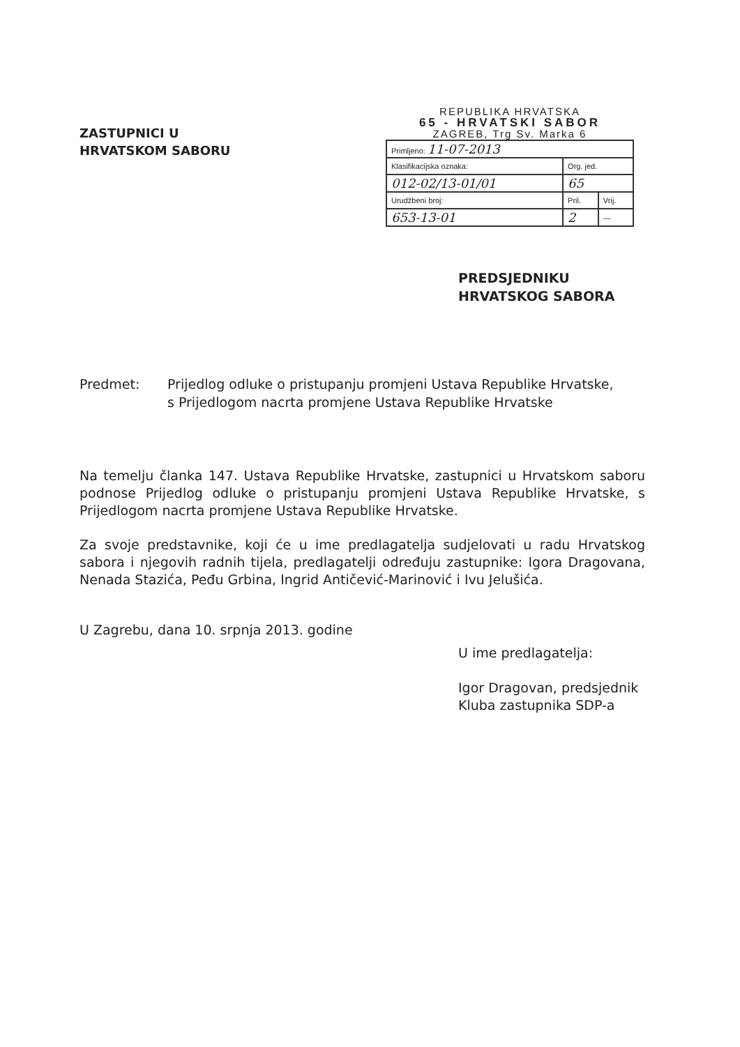ZASTUPNICI U
HRVATSKOM SABORU
REPUBLIKA HRVATSKA
65 - HRVATSKI SABOR
ZAGREB, Trg Sv. Marka 6
| Primljeno: 11-07-2013 | | |
| Klasifikacijska oznaka: | Org. jed. | |
| 012-02/13-01/01 | 65 | |
| Urudžbeni broj: | Pril. | Vrij. |
| 653-13-01 | 2 | — |
PREDSJEDNIKU
HRVATSKOG SABORA
Predmet: Prijedlog odluke o pristupanju promjeni Ustava Republike Hrvatske,
s Prijedlogom nacrta promjene Ustava Republike Hrvatske
Na temelju članka 147. Ustava Republike Hrvatske, zastupnici u Hrvatskom saboru podnose Prijedlog odluke o pristupanju promjeni Ustava Republike Hrvatske, s Prijedlogom nacrta promjene Ustava Republike Hrvatske.
Za svoje predstavnike, koji će u ime predlagatelja sudjelovati u radu Hrvatskog sabora i njegovih radnih tijela, predlagatelji određuju zastupnike: Igora Dragovana, Nenada Stazića, Peđu Grbina, Ingrid Antičević-Marinović i Ivu Jelušića.
U Zagrebu, dana 10. srpnja 2013. godine
U ime predlagatelja:
Igor Dragovan, predsjednik
Kluba zastupnika SDP-a